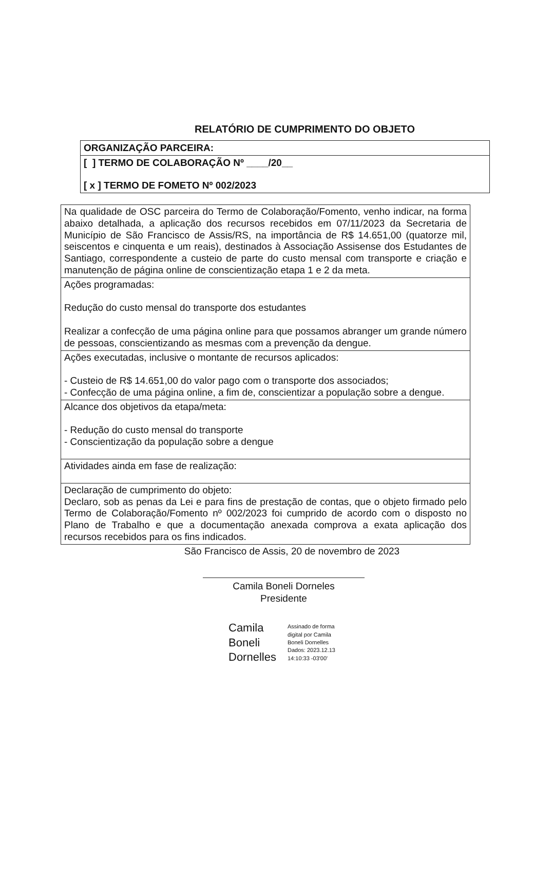RELATÓRIO DE CUMPRIMENTO DO OBJETO
| ORGANIZAÇÃO PARCEIRA: |
| [ ] TERMO DE COLABORAÇÃO Nº ____/20__ [ x ] TERMO DE FOMETO Nº 002/2023 |
| Na qualidade de OSC parceira do Termo de Colaboração/Fomento, venho indicar, na forma abaixo detalhada, a aplicação dos recursos recebidos em 07/11/2023 da Secretaria de Município de São Francisco de Assis/RS, na importância de R$ 14.651,00 (quatorze mil, seiscentos e cinquenta e um reais), destinados à Associação Assisense dos Estudantes de Santiago, correspondente a custeio de parte do custo mensal com transporte e criação e manutenção de página online de conscientização etapa 1 e 2 da meta. |
| Ações programadas: Redução do custo mensal do transporte dos estudantes Realizar a confecção de uma página online para que possamos abranger um grande número de pessoas, conscientizando as mesmas com a prevenção da dengue. |
| Ações executadas, inclusive o montante de recursos aplicados: - Custeio de R$ 14.651,00 do valor pago com o transporte dos associados; - Confecção de uma página online, a fim de, conscientizar a população sobre a dengue. |
| Alcance dos objetivos da etapa/meta: - Redução do custo mensal do transporte - Conscientização da população sobre a dengue |
| Atividades ainda em fase de realização: |
| Declaração de cumprimento do objeto: Declaro, sob as penas da Lei e para fins de prestação de contas, que o objeto firmado pelo Termo de Colaboração/Fomento nº 002/2023 foi cumprido de acordo com o disposto no Plano de Trabalho e que a documentação anexada comprova a exata aplicação dos recursos recebidos para os fins indicados. |
São Francisco de Assis, 20 de novembro de 2023
Camila Boneli Dorneles
Presidente
Camila
Boneli
Dornelles
Assinado de forma
digital por Camila
Boneli Dornelles
Dados: 2023.12.13
14:10:33 -03'00'